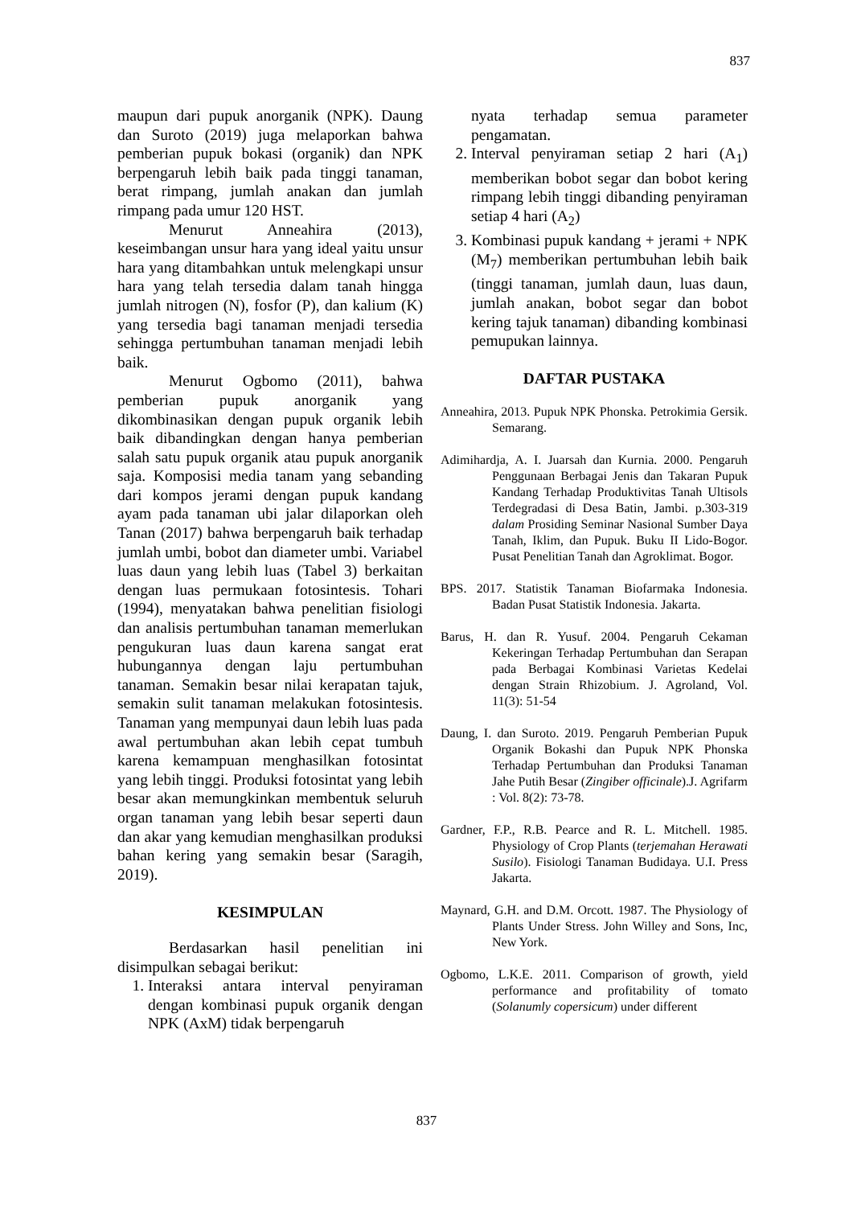837
maupun dari pupuk anorganik (NPK). Daung dan Suroto (2019) juga melaporkan bahwa pemberian pupuk bokasi (organik) dan NPK berpengaruh lebih baik pada tinggi tanaman, berat rimpang, jumlah anakan dan jumlah rimpang pada umur 120 HST.
Menurut Anneahira (2013), keseimbangan unsur hara yang ideal yaitu unsur hara yang ditambahkan untuk melengkapi unsur hara yang telah tersedia dalam tanah hingga jumlah nitrogen (N), fosfor (P), dan kalium (K) yang tersedia bagi tanaman menjadi tersedia sehingga pertumbuhan tanaman menjadi lebih baik.
Menurut Ogbomo (2011), bahwa pemberian pupuk anorganik yang dikombinasikan dengan pupuk organik lebih baik dibandingkan dengan hanya pemberian salah satu pupuk organik atau pupuk anorganik saja. Komposisi media tanam yang sebanding dari kompos jerami dengan pupuk kandang ayam pada tanaman ubi jalar dilaporkan oleh Tanan (2017) bahwa berpengaruh baik terhadap jumlah umbi, bobot dan diameter umbi. Variabel luas daun yang lebih luas (Tabel 3) berkaitan dengan luas permukaan fotosintesis. Tohari (1994), menyatakan bahwa penelitian fisiologi dan analisis pertumbuhan tanaman memerlukan pengukuran luas daun karena sangat erat hubungannya dengan laju pertumbuhan tanaman. Semakin besar nilai kerapatan tajuk, semakin sulit tanaman melakukan fotosintesis. Tanaman yang mempunyai daun lebih luas pada awal pertumbuhan akan lebih cepat tumbuh karena kemampuan menghasilkan fotosintat yang lebih tinggi. Produksi fotosintat yang lebih besar akan memungkinkan membentuk seluruh organ tanaman yang lebih besar seperti daun dan akar yang kemudian menghasilkan produksi bahan kering yang semakin besar (Saragih, 2019).
KESIMPULAN
Berdasarkan hasil penelitian ini disimpulkan sebagai berikut:
1. Interaksi antara interval penyiraman dengan kombinasi pupuk organik dengan NPK (AxM) tidak berpengaruh
nyata terhadap semua parameter pengamatan.
2. Interval penyiraman setiap 2 hari (A<sub>1</sub>) memberikan bobot segar dan bobot kering rimpang lebih tinggi dibanding penyiraman setiap 4 hari (A<sub>2</sub>)
3. Kombinasi pupuk kandang + jerami + NPK (M<sub>7</sub>) memberikan pertumbuhan lebih baik (tinggi tanaman, jumlah daun, luas daun, jumlah anakan, bobot segar dan bobot kering tajuk tanaman) dibanding kombinasi pemupukan lainnya.
DAFTAR PUSTAKA
Anneahira, 2013. Pupuk NPK Phonska. Petrokimia Gersik. Semarang.
Adimihardja, A. I. Juarsah dan Kurnia. 2000. Pengaruh Penggunaan Berbagai Jenis dan Takaran Pupuk Kandang Terhadap Produktivitas Tanah Ultisols Terdegradasi di Desa Batin, Jambi. p.303-319 dalam Prosiding Seminar Nasional Sumber Daya Tanah, Iklim, dan Pupuk. Buku II Lido-Bogor. Pusat Penelitian Tanah dan Agroklimat. Bogor.
BPS. 2017. Statistik Tanaman Biofarmaka Indonesia. Badan Pusat Statistik Indonesia. Jakarta.
Barus, H. dan R. Yusuf. 2004. Pengaruh Cekaman Kekeringan Terhadap Pertumbuhan dan Serapan pada Berbagai Kombinasi Varietas Kedelai dengan Strain Rhizobium. J. Agroland, Vol. 11(3): 51-54
Daung, I. dan Suroto. 2019. Pengaruh Pemberian Pupuk Organik Bokashi dan Pupuk NPK Phonska Terhadap Pertumbuhan dan Produksi Tanaman Jahe Putih Besar (Zingiber officinale).J. Agrifarm : Vol. 8(2): 73-78.
Gardner, F.P., R.B. Pearce and R. L. Mitchell. 1985. Physiology of Crop Plants (terjemahan Herawati Susilo). Fisiologi Tanaman Budidaya. U.I. Press Jakarta.
Maynard, G.H. and D.M. Orcott. 1987. The Physiology of Plants Under Stress. John Willey and Sons, Inc, New York.
Ogbomo, L.K.E. 2011. Comparison of growth, yield performance and profitability of tomato (Solanumly copersicum) under different
837